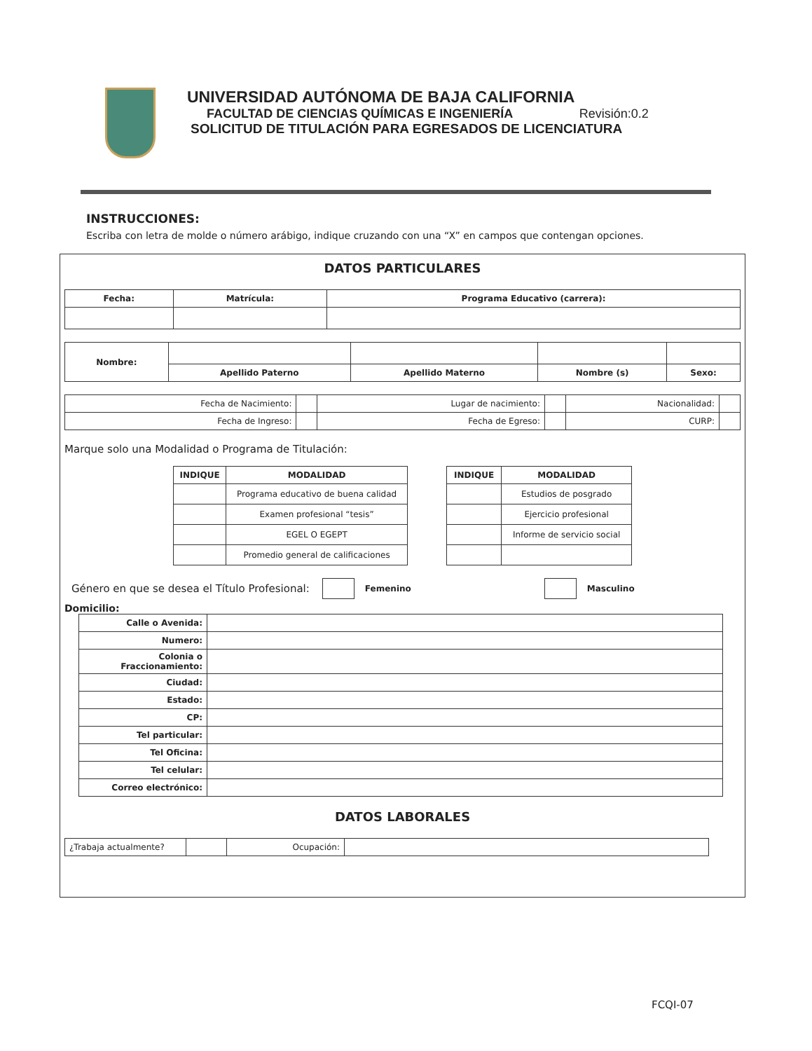UNIVERSIDAD AUTÓNOMA DE BAJA CALIFORNIA
FACULTAD DE CIENCIAS QUÍMICAS E INGENIERÍA Revisión:0.2
SOLICITUD DE TITULACIÓN PARA EGRESADOS DE LICENCIATURA
INSTRUCCIONES:
Escriba con letra de molde o número arábigo, indique cruzando con una “X” en campos que contengan opciones.
DATOS PARTICULARES
| Fecha: | Matrícula: | Programa Educativo (carrera): |
| --- | --- | --- |
| Nombre: | | | | |
| | Apellido Paterno | Apellido Materno | Nombre (s) | Sexo: |
| Fecha de Nacimiento: | | Lugar de nacimiento: | | Nacionalidad: | |
| Fecha de Ingreso: | | Fecha de Egreso: | | CURP: | |
Marque solo una Modalidad o Programa de Titulación:
| INDIQUE | MODALIDAD |
| --- | --- |
| | Programa educativo de buena calidad |
| | Examen profesional “tesis” |
| | EGEL O EGEPT |
| | Promedio general de calificaciones |
| INDIQUE | MODALIDAD |
| --- | --- |
| | Estudios de posgrado |
| | Ejercicio profesional |
| | Informe de servicio social |
Género en que se desea el Título Profesional: Femenino Masculino
Domicilio:
| Calle o Avenida: | |
| Numero: | |
| Colonia o Fraccionamiento: | |
| Ciudad: | |
| Estado: | |
| CP: | |
| Tel particular: | |
| Tel Oficina: | |
| Tel celular: | |
| Correo electrónico: | |
DATOS LABORALES
| ¿Trabaja actualmente? | | Ocupación: | |
FCQI-07